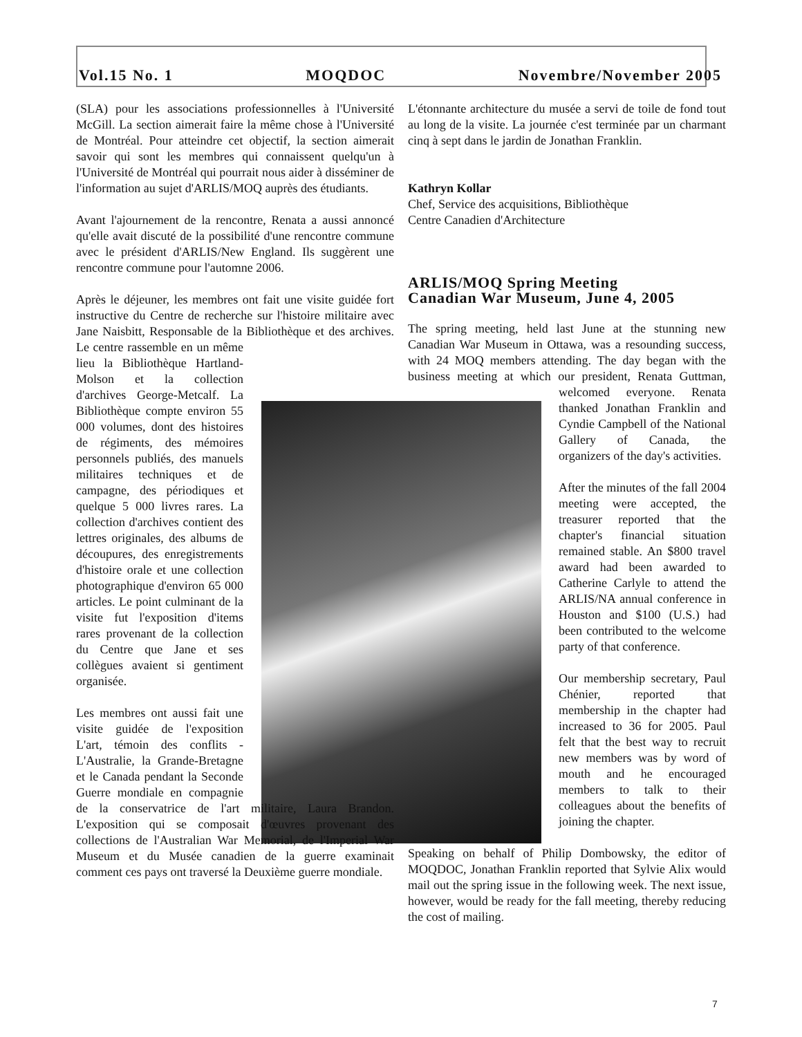Vol.15 No. 1 MOQDOC Novembre/November 2005
(SLA) pour les associations professionnelles à l'Université McGill. La section aimerait faire la même chose à l'Université de Montréal. Pour atteindre cet objectif, la section aimerait savoir qui sont les membres qui connaissent quelqu'un à l'Université de Montréal qui pourrait nous aider à disséminer de l'information au sujet d'ARLIS/MOQ auprès des étudiants.
Avant l'ajournement de la rencontre, Renata a aussi annoncé qu'elle avait discuté de la possibilité d'une rencontre commune avec le président d'ARLIS/New England. Ils suggèrent une rencontre commune pour l'automne 2006.
Après le déjeuner, les membres ont fait une visite guidée fort instructive du Centre de recherche sur l'histoire militaire avec Jane Naisbitt, Responsable de la Bibliothèque et des archives. Le centre rassemble en un même lieu la Bibliothèque Hartland-Molson et la collection d'archives George-Metcalf. La Bibliothèque compte environ 55 000 volumes, dont des histoires de régiments, des mémoires personnels publiés, des manuels militaires techniques et de campagne, des périodiques et quelque 5 000 livres rares. La collection d'archives contient des lettres originales, des albums de découpures, des enregistrements d'histoire orale et une collection photographique d'environ 65 000 articles. Le point culminant de la visite fut l'exposition d'items rares provenant de la collection du Centre que Jane et ses collègues avaient si gentiment organisée.
Les membres ont aussi fait une visite guidée de l'exposition L'art, témoin des conflits -L'Australie, la Grande-Bretagne et le Canada pendant la Seconde Guerre mondiale en compagnie de la conservatrice de l'art militaire, Laura Brandon. L'exposition qui se composait d'œuvres provenant des collections de l'Australian War Memorial, de l'Imperial War Museum et du Musée canadien de la guerre examinait comment ces pays ont traversé la Deuxième guerre mondiale.
L'étonnante architecture du musée a servi de toile de fond tout au long de la visite. La journée c'est terminée par un charmant cinq à sept dans le jardin de Jonathan Franklin.
Kathryn Kollar
Chef, Service des acquisitions, Bibliothèque
Centre Canadien d'Architecture
ARLIS/MOQ Spring Meeting
Canadian War Museum, June 4, 2005
The spring meeting, held last June at the stunning new Canadian War Museum in Ottawa, was a resounding success, with 24 MOQ members attending. The day began with the business meeting at which our presi dent, Renata Guttman, welcomed everyone. Renata thanked Jonathan Franklin and Cyndie Campbell of the National Gallery of Canada, the organizers of the day's activities.
After the minutes of the fall 2004 meeting were accepted, the treasurer reported that the chapter's financial situation remained stable. An $800 travel award had been awarded to Catherine Carlyle to attend the ARLIS/NA annual conference in Houston and $100 (U.S.) had been contributed to the welcome party of that conference.
Our membership secretary, Paul Chénier, reported that membership in the chapter had increased to 36 for 2005. Paul felt that the best way to recruit new members was by word of mouth and he encouraged members to talk to their colleagues about the benefits of joining the chapter.
Speaking on behalf of Philip Dombowsky, the editor of MOQDOC, Jonathan Franklin reported that Sylvie Alix would mail out the spring issue in the following week. The next issue, however, would be ready for the fall meeting, thereby reducing the cost of mailing.
7